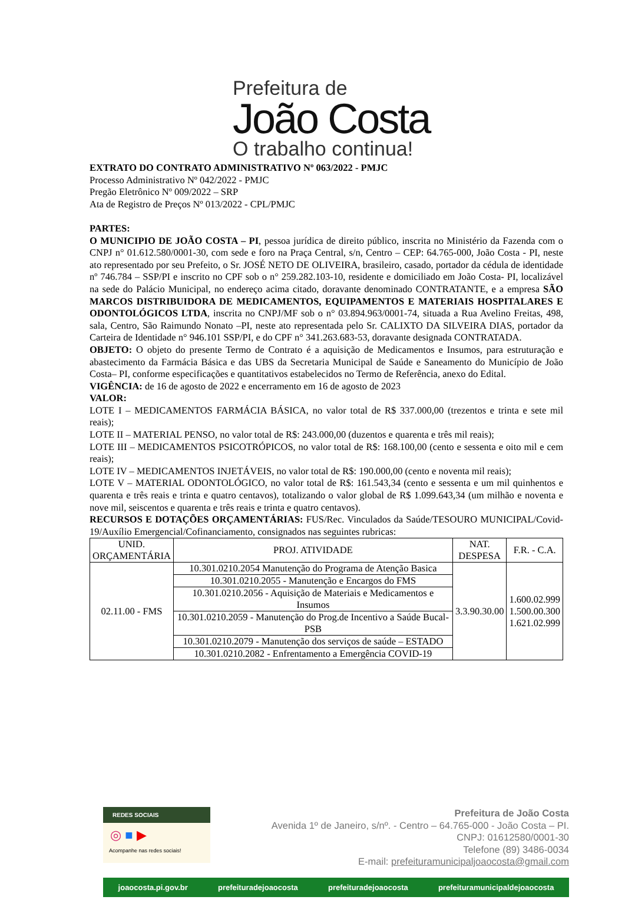Prefeitura de
João Costa
O trabalho continua!
EXTRATO DO CONTRATO ADMINISTRATIVO Nº 063/2022 - PMJC
Processo Administrativo Nº 042/2022 - PMJC
Pregão Eletrônico Nº 009/2022 – SRP
Ata de Registro de Preços Nº 013/2022 - CPL/PMJC
PARTES:
O MUNICIPIO DE JOÃO COSTA – PI, pessoa jurídica de direito público, inscrita no Ministério da Fazenda com o CNPJ n° 01.612.580/0001-30, com sede e foro na Praça Central, s/n, Centro – CEP: 64.765-000, João Costa - PI, neste ato representado por seu Prefeito, o Sr. JOSÉ NETO DE OLIVEIRA, brasileiro, casado, portador da cédula de identidade nº 746.784 – SSP/PI e inscrito no CPF sob o n° 259.282.103-10, residente e domiciliado em João Costa- PI, localizável na sede do Palácio Municipal, no endereço acima citado, doravante denominado CONTRATANTE, e a empresa SÃO MARCOS DISTRIBUIDORA DE MEDICAMENTOS, EQUIPAMENTOS E MATERIAIS HOSPITALARES E ODONTOLÓGICOS LTDA, inscrita no CNPJ/MF sob o n° 03.894.963/0001-74, situada a Rua Avelino Freitas, 498, sala, Centro, São Raimundo Nonato –PI, neste ato representada pelo Sr. CALIXTO DA SILVEIRA DIAS, portador da Carteira de Identidade n° 946.101 SSP/PI, e do CPF n° 341.263.683-53, doravante designada CONTRATADA.
OBJETO: O objeto do presente Termo de Contrato é a aquisição de Medicamentos e Insumos, para estruturação e abastecimento da Farmácia Básica e das UBS da Secretaria Municipal de Saúde e Saneamento do Município de João Costa– PI, conforme especificações e quantitativos estabelecidos no Termo de Referência, anexo do Edital.
VIGÊNCIA: de 16 de agosto de 2022 e encerramento em 16 de agosto de 2023
VALOR:
LOTE I – MEDICAMENTOS FARMÁCIA BÁSICA, no valor total de R$ 337.000,00 (trezentos e trinta e sete mil reais);
LOTE II – MATERIAL PENSO, no valor total de R$: 243.000,00 (duzentos e quarenta e três mil reais);
LOTE III – MEDICAMENTOS PSICOTRÓPICOS, no valor total de R$: 168.100,00 (cento e sessenta e oito mil e cem reais);
LOTE IV – MEDICAMENTOS INJETÁVEIS, no valor total de R$: 190.000,00 (cento e noventa mil reais);
LOTE V – MATERIAL ODONTOLÓGICO, no valor total de R$: 161.543,34 (cento e sessenta e um mil quinhentos e quarenta e três reais e trinta e quatro centavos), totalizando o valor global de R$ 1.099.643,34 (um milhão e noventa e nove mil, seiscentos e quarenta e três reais e trinta e quatro centavos).
RECURSOS E DOTAÇÕES ORÇAMENTÁRIAS: FUS/Rec. Vinculados da Saúde/TESOURO MUNICIPAL/Covid-19/Auxílio Emergencial/Cofinanciamento, consignados nas seguintes rubricas:
| UNID. ORÇAMENTÁRIA | PROJ. ATIVIDADE | NAT. DESPESA | F.R. - C.A. |
| --- | --- | --- | --- |
| 02.11.00 - FMS | 10.301.0210.2054 Manutenção do Programa de Atenção Basica | 3.3.90.30.00 | 1.600.02.999 1.500.00.300 1.621.02.999 |
| | 10.301.0210.2055 - Manutenção e Encargos do FMS | | |
| | 10.301.0210.2056 - Aquisição de Materiais e Medicamentos e Insumos | | |
| | 10.301.0210.2059 - Manutenção do Prog.de Incentivo a Saúde Bucal-PSB | | |
| | 10.301.0210.2079 - Manutenção dos serviços de saúde – ESTADO | | |
| | 10.301.0210.2082 - Enfrentamento a Emergência COVID-19 | | |
REDES SOCIAIS
◎ ■ ▶
Acompanhe nas redes sociais!
Prefeitura de João Costa
Avenida 1º de Janeiro, s/nº. - Centro – 64.765-000 - João Costa – PI.
CNPJ: 01612580/0001-30
Telefone (89) 3486-0034
E-mail: prefeituramunicipaljoaocosta@gmail.com
joaocosta.pi.gov.br prefeituradejoaocosta prefeituradejoaocosta prefeituramunicipaldejoaocosta